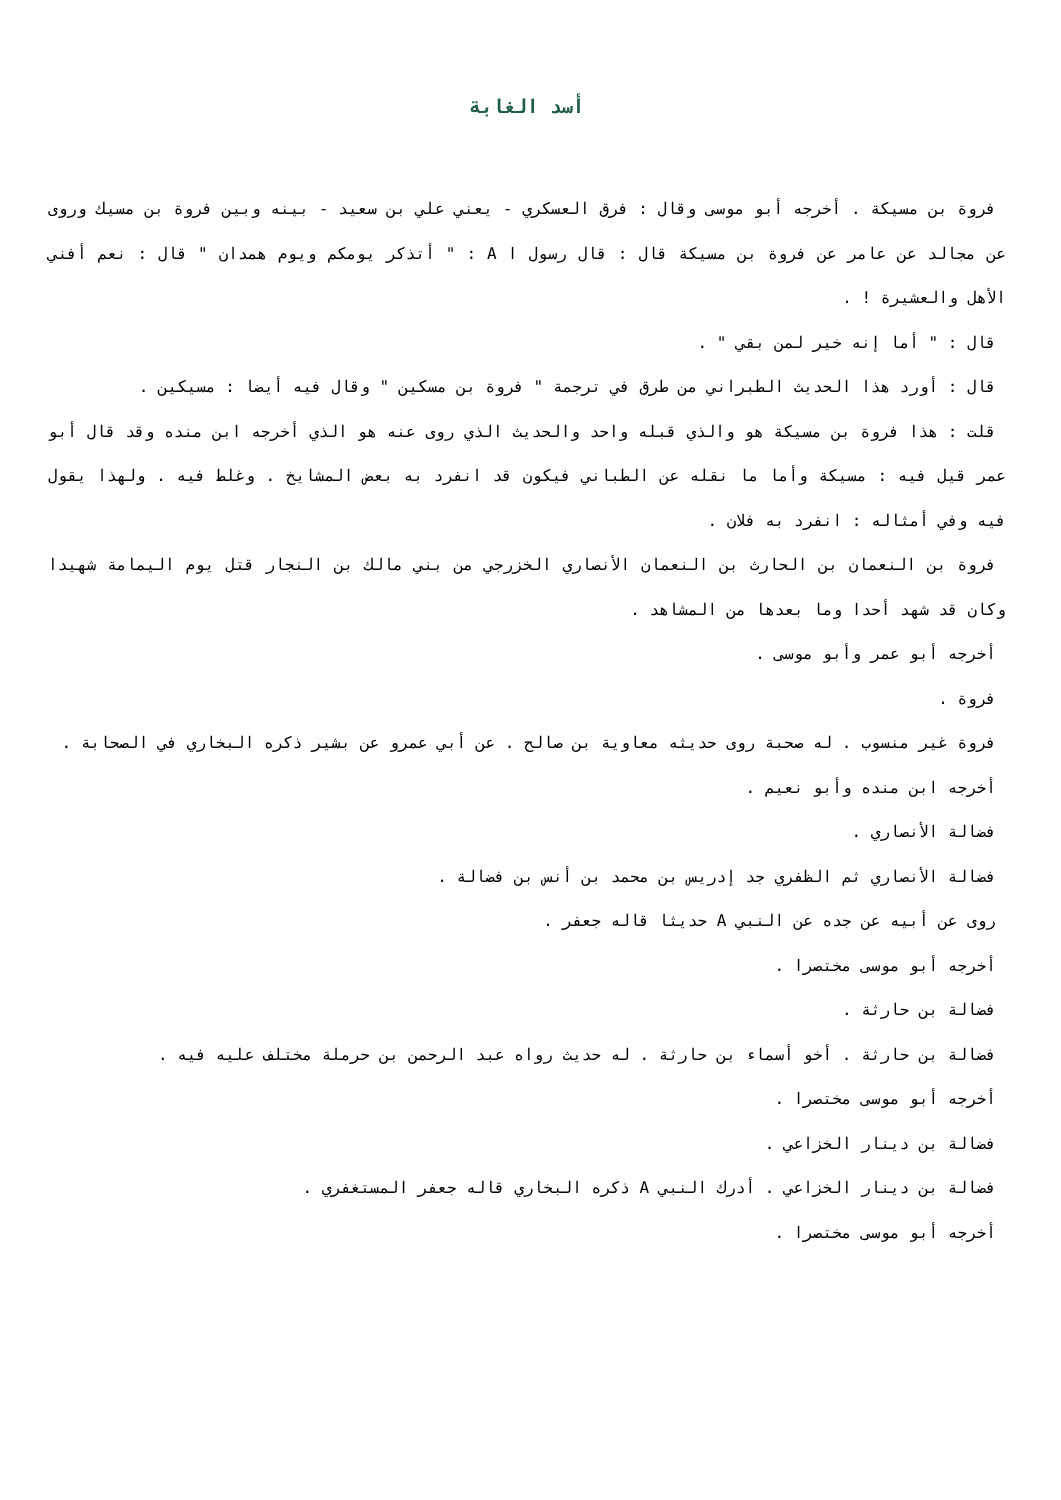أسد الغابة
فروة بن مسيكة . أخرجه أبو موسى وقال : فرق العسكري - يعني علي بن سعيد - بينه وبين فروة بن مسيك وروى عن مجالد عن عامر عن فروة بن مسيكة قال : قال رسول ا A : " أتذكر يومكم ويوم همدان " قال : نعم أفني الأهل والعشيرة ! .
قال : " أما إنه خير لمن بقي " .
قال : أورد هذا الحديث الطبراني من طرق في ترجمة " فروة بن مسكين " وقال فيه أيضا : مسيكين .
قلت : هذا فروة بن مسيكة هو والذي قبله واحد والحديث الذي روى عنه هو الذي أخرجه ابن منده وقد قال أبو عمر قيل فيه : مسيكة وأما ما نقله عن الطباني فيكون قد انفرد به بعض المشايخ . وغلط فيه . ولهذا يقول فيه وفي أمثاله : انفرد به فلان .
فروة بن النعمان بن الحارث بن النعمان الأنصاري الخزرجي من بني مالك بن النجار قتل يوم اليمامة شهيدا وكان قد شهد أحدا وما بعدها من المشاهد .
أخرجه أبو عمر وأبو موسى .
فروة .
فروة غير منسوب . له صحبة روى حديثه معاوية بن صالح . عن أبي عمرو عن بشير ذكره البخاري في الصحابة .
أخرجه ابن منده وأبو نعيم .
فضالة الأنصاري .
فضالة الأنصاري ثم الظفري جد إدريس بن محمد بن أنس بن فضالة .
روى عن أبيه عن جده عن النبي A حديثا قاله جعفر .
أخرجه أبو موسى مختصرا .
فضالة بن حارثة .
فضالة بن حارثة . أخو أسماء بن حارثة . له حديث رواه عبد الرحمن بن حرملة مختلف عليه فيه .
أخرجه أبو موسى مختصرا .
فضالة بن دينار الخزاعي .
فضالة بن دينار الخزاعي . أدرك النبي A ذكره البخاري قاله جعفر المستغفري .
أخرجه أبو موسى مختصرا .